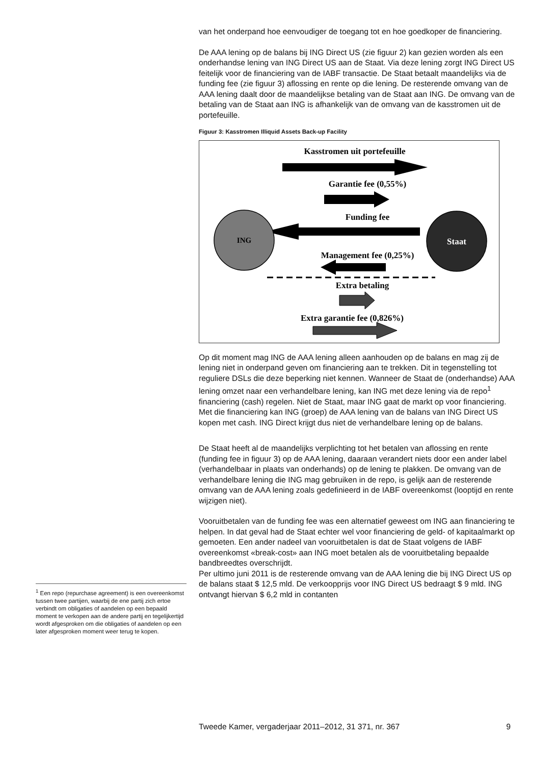van het onderpand hoe eenvoudiger de toegang tot en hoe goedkoper de financiering.
De AAA lening op de balans bij ING Direct US (zie figuur 2) kan gezien worden als een onderhandse lening van ING Direct US aan de Staat. Via deze lening zorgt ING Direct US feitelijk voor de financiering van de IABF transactie. De Staat betaalt maandelijks via de funding fee (zie figuur 3) aflossing en rente op die lening. De resterende omvang van de AAA lening daalt door de maandelijkse betaling van de Staat aan ING. De omvang van de betaling van de Staat aan ING is afhankelijk van de omvang van de kasstromen uit de portefeuille.
Figuur 3: Kasstromen Illiquid Assets Back-up Facility
Kasstromen uit portefeuille
Garantie fee (0,55%)
Funding fee
ING
Staat
Management fee (0,25%)
Extra betaling
Extra garantie fee (0,826%)
Op dit moment mag ING de AAA lening alleen aanhouden op de balans en mag zij de lening niet in onderpand geven om financiering aan te trekken. Dit in tegenstelling tot reguliere DSLs die deze beperking niet kennen. Wanneer de Staat de (onderhandse) AAA lening omzet naar een verhandelbare lening, kan ING met deze lening via de repo<sup>1</sup> financiering (cash) regelen. Niet de Staat, maar ING gaat de markt op voor financiering. Met die financiering kan ING (groep) de AAA lening van de balans van ING Direct US kopen met cash. ING Direct krijgt dus niet de verhandelbare lening op de balans.
De Staat heeft al de maandelijks verplichting tot het betalen van aflossing en rente (funding fee in figuur 3) op de AAA lening, daaraan verandert niets door een ander label (verhandelbaar in plaats van onderhands) op de lening te plakken. De omvang van de verhandelbare lening die ING mag gebruiken in de repo, is gelijk aan de resterende omvang van de AAA lening zoals gedefinieerd in de IABF overeenkomst (looptijd en rente wijzigen niet).
Vooruitbetalen van de funding fee was een alternatief geweest om ING aan financiering te helpen. In dat geval had de Staat echter wel voor financiering de geld- of kapitaalmarkt op gemoeten. Een ander nadeel van vooruitbetalen is dat de Staat volgens de IABF overeenkomst «break-cost» aan ING moet betalen als de vooruitbetaling bepaalde bandbreedtes overschrijdt.
Per ultimo juni 2011 is de resterende omvang van de AAA lening die bij ING Direct US op de balans staat $ 12,5 mld. De verkoopprijs voor ING Direct US bedraagt $ 9 mld. ING ontvangt hiervan $ 6,2 mld in contanten
<sup>1</sup> Een repo (repurchase agreement) is een overeenkomst tussen twee partijen, waarbij de ene partij zich ertoe verbindt om obligaties of aandelen op een bepaald moment te verkopen aan de andere partij en tegelijkertijd wordt afgesproken om die obligaties of aandelen op een later afgesproken moment weer terug te kopen.
Tweede Kamer, vergaderjaar 2011–2012, 31 371, nr. 367 9